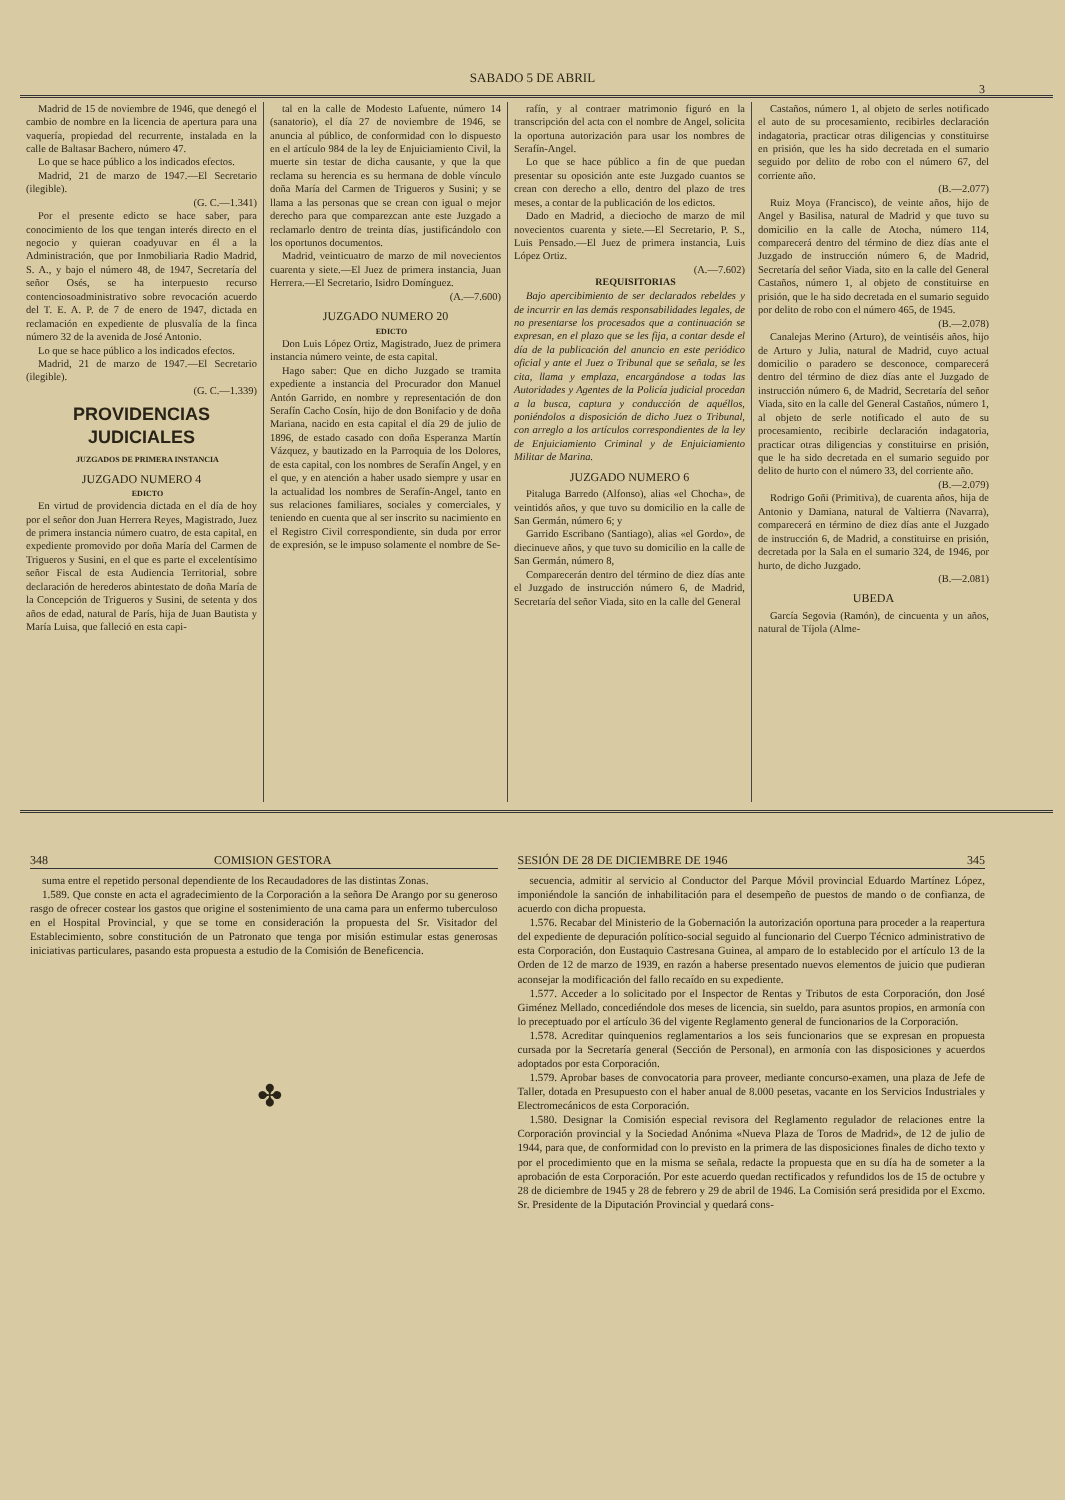SABADO 5 DE ABRIL
3
Madrid de 15 de noviembre de 1946, que denegó el cambio de nombre en la licencia de apertura para una vaquería, propiedad del recurrente, instalada en la calle de Baltasar Bachero, número 47.
Lo que se hace público a los indicados efectos.
Madrid, 21 de marzo de 1947.—El Secretario (ilegible).
(G. C.—1.341)
Por el presente edicto se hace saber, para conocimiento de los que tengan interés directo en el negocio y quieran coadyuvar en él a la Administración, que por Inmobiliaria Radio Madrid, S. A., y bajo el número 48, de 1947, Secretaría del señor Osés, se ha interpuesto recurso contenciosoadministrativo sobre revocación acuerdo del T. E. A. P. de 7 de enero de 1947, dictada en reclamación en expediente de plusvalía de la finca número 32 de la avenida de José Antonio.
Lo que se hace público a los indicados efectos.
Madrid, 21 de marzo de 1947.—El Secretario (ilegible).
(G. C.—1.339)
PROVIDENCIAS JUDICIALES
JUZGADOS DE PRIMERA INSTANCIA
JUZGADO NUMERO 4
EDICTO
En virtud de providencia dictada en el día de hoy por el señor don Juan Herrera Reyes, Magistrado, Juez de primera instancia número cuatro, de esta capital, en expediente promovido por doña María del Carmen de Trigueros y Susini, en el que es parte el excelentísimo señor Fiscal de esta Audiencia Territorial, sobre declaración de herederos abintestato de doña María de la Concepción de Trigueros y Susini, de setenta y dos años de edad, natural de París, hija de Juan Bautista y María Luisa, que falleció en esta capi-
tal en la calle de Modesto Lafuente, número 14 (sanatorio), el día 27 de noviembre de 1946, se anuncia al público, de conformidad con lo dispuesto en el artículo 984 de la ley de Enjuiciamiento Civil, la muerte sin testar de dicha causante, y que la que reclama su herencia es su hermana de doble vínculo doña María del Carmen de Trigueros y Susini; y se llama a las personas que se crean con igual o mejor derecho para que comparezcan ante este Juzgado a reclamarlo dentro de treinta días, justificándolo con los oportunos documentos.
Madrid, veinticuatro de marzo de mil novecientos cuarenta y siete.—El Juez de primera instancia, Juan Herrera.—El Secretario, Isidro Domínguez.
(A.—7.600)
JUZGADO NUMERO 20
EDICTO
Don Luis López Ortiz, Magistrado, Juez de primera instancia número veinte, de esta capital.
Hago saber: Que en dicho Juzgado se tramita expediente a instancia del Procurador don Manuel Antón Garrido, en nombre y representación de don Serafín Cacho Cosín, hijo de don Bonifacio y de doña Mariana, nacido en esta capital el día 29 de julio de 1896, de estado casado con doña Esperanza Martín Vázquez, y bautizado en la Parroquia de los Dolores, de esta capital, con los nombres de Serafín Angel, y en el que, y en atención a haber usado siempre y usar en la actualidad los nombres de Serafín-Angel, tanto en sus relaciones familiares, sociales y comerciales, y teniendo en cuenta que al ser inscrito su nacimiento en el Registro Civil correspondiente, sin duda por error de expresión, se le impuso solamente el nombre de Se-
rafín, y al contraer matrimonio figuró en la transcripción del acta con el nombre de Angel, solicita la oportuna autorización para usar los nombres de Serafín-Angel.
Lo que se hace público a fin de que puedan presentar su oposición ante este Juzgado cuantos se crean con derecho a ello, dentro del plazo de tres meses, a contar de la publicación de los edictos.
Dado en Madrid, a dieciocho de marzo de mil novecientos cuarenta y siete.—El Secretario, P. S., Luis Pensado.—El Juez de primera instancia, Luis López Ortiz.
(A.—7.602)
REQUISITORIAS
Bajo apercibimiento de ser declarados rebeldes y de incurrir en las demás responsabilidades legales, de no presentarse los procesados que a continuación se expresan, en el plazo que se les fija, a contar desde el día de la publicación del anuncio en este periódico oficial y ante el Juez o Tribunal que se señala, se les cita, llama y emplaza, encargándose a todas las Autoridades y Agentes de la Policía judicial procedan a la busca, captura y conducción de aquéllos, poniéndolos a disposición de dicho Juez o Tribunal, con arreglo a los artículos correspondientes de la ley de Enjuiciamiento Criminal y de Enjuiciamiento Militar de Marina.
JUZGADO NUMERO 6
Pitaluga Barredo (Alfonso), alias «el Chocha», de veintidós años, y que tuvo su domicilio en la calle de San Germán, número 6; y
Garrido Escribano (Santiago), alias «el Gordo», de diecinueve años, y que tuvo su domicilio en la calle de San Germán, número 8,
Comparecerán dentro del término de diez días ante el Juzgado de instrucción número 6, de Madrid, Secretaría del señor Viada, sito en la calle del General
Castaños, número 1, al objeto de serles notificado el auto de su procesamiento, recibirles declaración indagatoria, practicar otras diligencias y constituirse en prisión, que les ha sido decretada en el sumario seguido por delito de robo con el número 67, del corriente año.
(B.—2.077)
Ruiz Moya (Francisco), de veinte años, hijo de Angel y Basilisa, natural de Madrid y que tuvo su domicilio en la calle de Atocha, número 114, comparecerá dentro del término de diez días ante el Juzgado de instrucción número 6, de Madrid, Secretaría del señor Viada, sito en la calle del General Castaños, número 1, al objeto de constituirse en prisión, que le ha sido decretada en el sumario seguido por delito de robo con el número 465, de 1945.
(B.—2.078)
Canalejas Merino (Arturo), de veintiséis años, hijo de Arturo y Julia, natural de Madrid, cuyo actual domicilio o paradero se desconoce, comparecerá dentro del término de diez días ante el Juzgado de instrucción número 6, de Madrid, Secretaría del señor Viada, sito en la calle del General Castaños, número 1, al objeto de serle notificado el auto de su procesamiento, recibirle declaración indagatoria, practicar otras diligencias y constituirse en prisión, que le ha sido decretada en el sumario seguido por delito de hurto con el número 33, del corriente año.
(B.—2.079)
Rodrigo Goñi (Primitiva), de cuarenta años, hija de Antonio y Damiana, natural de Valtierra (Navarra), comparecerá en término de diez días ante el Juzgado de instrucción 6, de Madrid, a constituirse en prisión, decretada por la Sala en el sumario 324, de 1946, por hurto, de dicho Juzgado.
(B.—2.081)
UBEDA
García Segovia (Ramón), de cincuenta y un años, natural de Tíjola (Alme-
348 COMISION GESTORA
suma entre el repetido personal dependiente de los Recaudadores de las distintas Zonas.
1.589. Que conste en acta el agradecimiento de la Corporación a la señora De Arango por su generoso rasgo de ofrecer costear los gastos que origine el sostenimiento de una cama para un enfermo tuberculoso en el Hospital Provincial, y que se tome en consideración la propuesta del Sr. Visitador del Establecimiento, sobre constitución de un Patronato que tenga por misión estimular estas generosas iniciativas particulares, pasando esta propuesta a estudio de la Comisión de Beneficencia.
✤
SESIÓN DE 28 DE DICIEMBRE DE 1946 345
secuencia, admitir al servicio al Conductor del Parque Móvil provincial Eduardo Martínez López, imponiéndole la sanción de inhabilitación para el desempeño de puestos de mando o de confianza, de acuerdo con dicha propuesta.
1.576. Recabar del Ministerio de la Gobernación la autorización oportuna para proceder a la reapertura del expediente de depuración político-social seguido al funcionario del Cuerpo Técnico administrativo de esta Corporación, don Eustaquio Castresana Guinea, al amparo de lo establecido por el artículo 13 de la Orden de 12 de marzo de 1939, en razón a haberse presentado nuevos elementos de juicio que pudieran aconsejar la modificación del fallo recaído en su expediente.
1.577. Acceder a lo solicitado por el Inspector de Rentas y Tributos de esta Corporación, don José Giménez Mellado, concediéndole dos meses de licencia, sin sueldo, para asuntos propios, en armonía con lo preceptuado por el artículo 36 del vigente Reglamento general de funcionarios de la Corporación.
1.578. Acreditar quinquenios reglamentarios a los seis funcionarios que se expresan en propuesta cursada por la Secretaría general (Sección de Personal), en armonía con las disposiciones y acuerdos adoptados por esta Corporación.
1.579. Aprobar bases de convocatoria para proveer, mediante concurso-examen, una plaza de Jefe de Taller, dotada en Presupuesto con el haber anual de 8.000 pesetas, vacante en los Servicios Industriales y Electromecánicos de esta Corporación.
1.580. Designar la Comisión especial revisora del Reglamento regulador de relaciones entre la Corporación provincial y la Sociedad Anónima «Nueva Plaza de Toros de Madrid», de 12 de julio de 1944, para que, de conformidad con lo previsto en la primera de las disposiciones finales de dicho texto y por el procedimiento que en la misma se señala, redacte la propuesta que en su día ha de someter a la aprobación de esta Corporación. Por este acuerdo quedan rectificados y refundidos los de 15 de octubre y 28 de diciembre de 1945 y 28 de febrero y 29 de abril de 1946. La Comisión será presidida por el Excmo. Sr. Presidente de la Diputación Provincial y quedará cons-